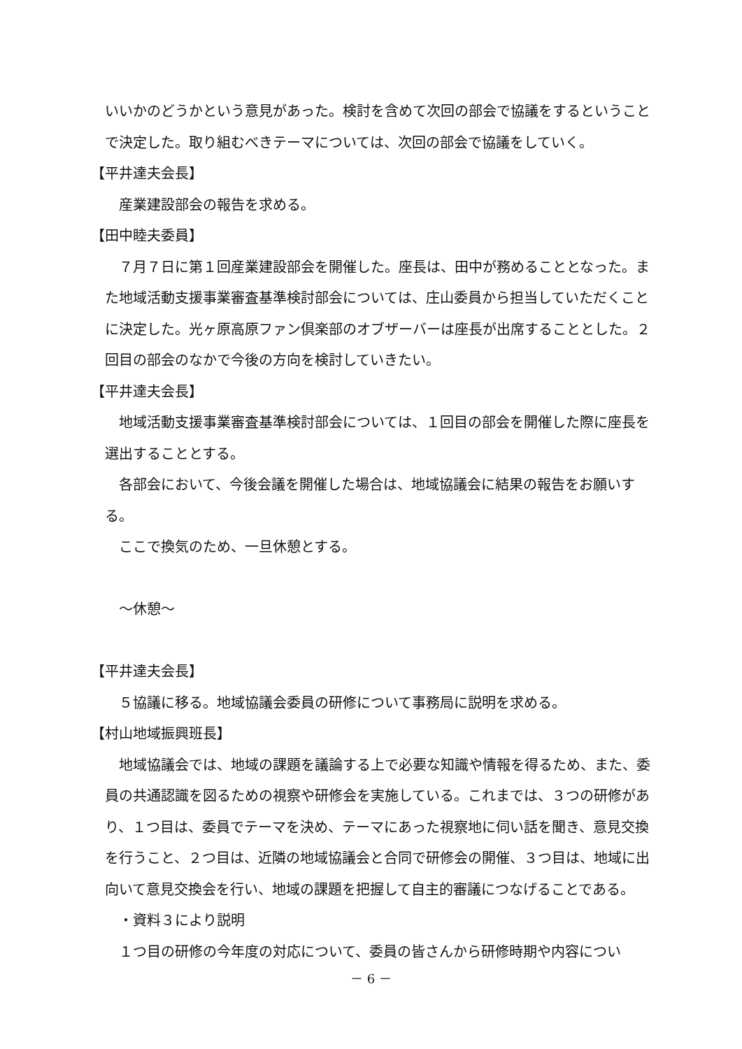いいかのどうかという意見があった。検討を含めて次回の部会で協議をするということで決定した。取り組むべきテーマについては、次回の部会で協議をしていく。
【平井達夫会長】
　産業建設部会の報告を求める。
【田中睦夫委員】
　７月７日に第１回産業建設部会を開催した。座長は、田中が務めることとなった。また地域活動支援事業審査基準検討部会については、庄山委員から担当していただくことに決定した。光ヶ原高原ファン倶楽部のオブザーバーは座長が出席することとした。２回目の部会のなかで今後の方向を検討していきたい。
【平井達夫会長】
　地域活動支援事業審査基準検討部会については、１回目の部会を開催した際に座長を選出することとする。
　各部会において、今後会議を開催した場合は、地域協議会に結果の報告をお願いする。
　ここで換気のため、一旦休憩とする。
　～休憩～
【平井達夫会長】
　５協議に移る。地域協議会委員の研修について事務局に説明を求める。
【村山地域振興班長】
　地域協議会では、地域の課題を議論する上で必要な知識や情報を得るため、また、委員の共通認識を図るための視察や研修会を実施している。これまでは、３つの研修があり、１つ目は、委員でテーマを決め、テーマにあった視察地に伺い話を聞き、意見交換を行うこと、２つ目は、近隣の地域協議会と合同で研修会の開催、３つ目は、地域に出向いて意見交換会を行い、地域の課題を把握して自主的審議につなげることである。
　・資料３により説明
　１つ目の研修の今年度の対応について、委員の皆さんから研修時期や内容につい
－ 6 －